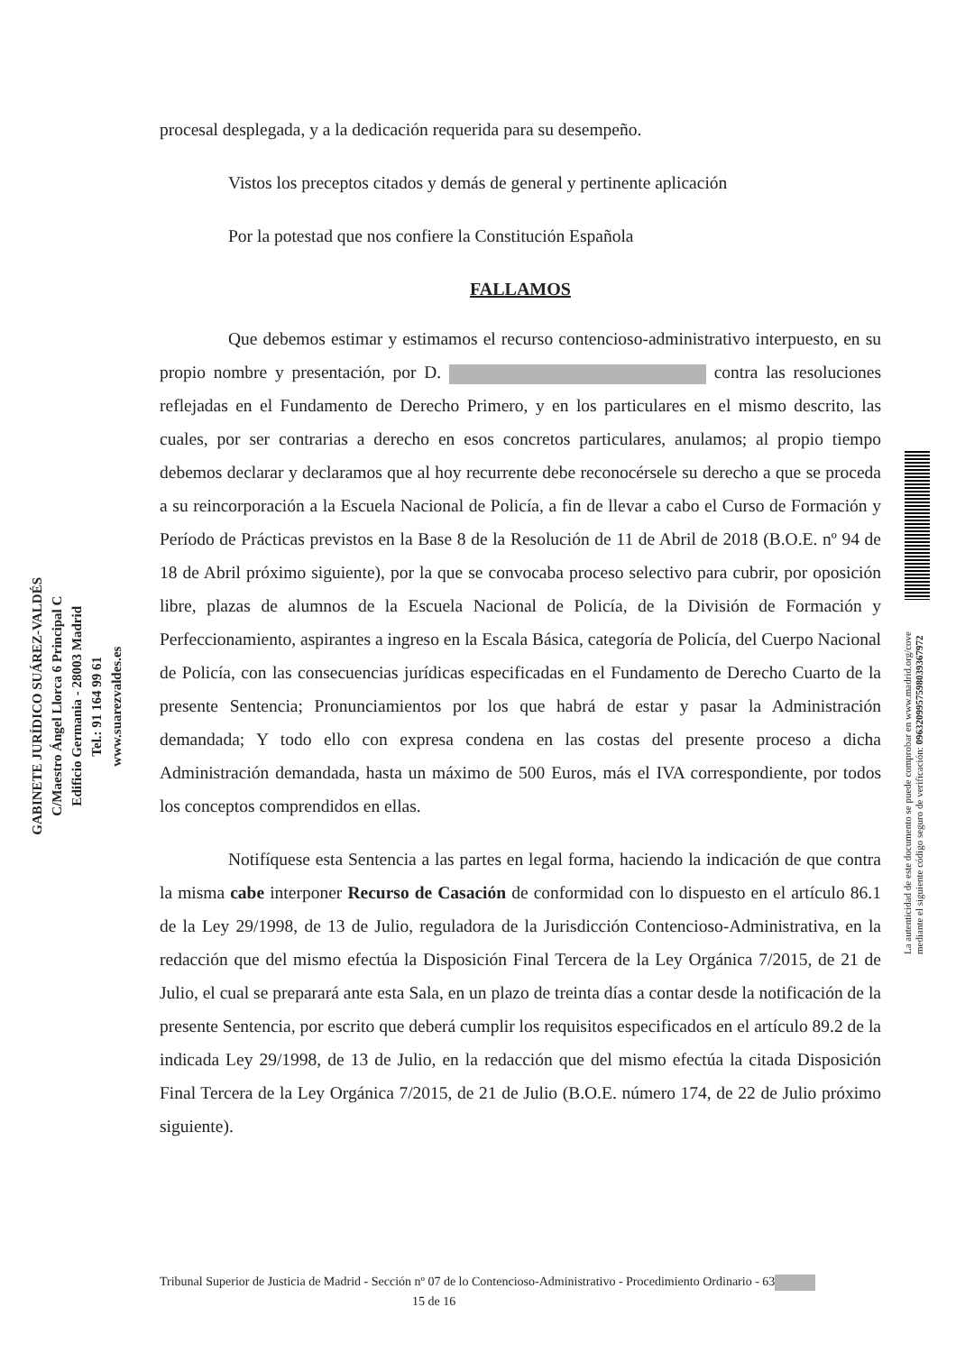GABINETE JURÍDICO SUÁREZ-VALDÉS
C/Maestro Ángel Llorca 6 Principal C
Edificio Germania - 28003 Madrid
Tel.: 91 164 99 61
www.suarezvaldes.es
procesal desplegada, y a la dedicación requerida para su desempeño.
Vistos los preceptos citados y demás de general y pertinente aplicación
Por la potestad que nos confiere la Constitución Española
FALLAMOS
Que debemos estimar y estimamos el recurso contencioso-administrativo interpuesto, en su propio nombre y presentación, por D. contra las resoluciones reflejadas en el Fundamento de Derecho Primero, y en los particulares en el mismo descrito, las cuales, por ser contrarias a derecho en esos concretos particulares, anulamos; al propio tiempo debemos declarar y declaramos que al hoy recurrente debe reconocérsele su derecho a que se proceda a su reincorporación a la Escuela Nacional de Policía, a fin de llevar a cabo el Curso de Formación y Período de Prácticas previstos en la Base 8 de la Resolución de 11 de Abril de 2018 (B.O.E. nº 94 de 18 de Abril próximo siguiente), por la que se convocaba proceso selectivo para cubrir, por oposición libre, plazas de alumnos de la Escuela Nacional de Policía, de la División de Formación y Perfeccionamiento, aspirantes a ingreso en la Escala Básica, categoría de Policía, del Cuerpo Nacional de Policía, con las consecuencias jurídicas especificadas en el Fundamento de Derecho Cuarto de la presente Sentencia; Pronunciamientos por los que habrá de estar y pasar la Administración demandada; Y todo ello con expresa condena en las costas del presente proceso a dicha Administración demandada, hasta un máximo de 500 Euros, más el IVA correspondiente, por todos los conceptos comprendidos en ellas.
Notifíquese esta Sentencia a las partes en legal forma, haciendo la indicación de que contra la misma cabe interponer Recurso de Casación de conformidad con lo dispuesto en el artículo 86.1 de la Ley 29/1998, de 13 de Julio, reguladora de la Jurisdicción Contencioso-Administrativa, en la redacción que del mismo efectúa la Disposición Final Tercera de la Ley Orgánica 7/2015, de 21 de Julio, el cual se preparará ante esta Sala, en un plazo de treinta días a contar desde la notificación de la presente Sentencia, por escrito que deberá cumplir los requisitos especificados en el artículo 89.2 de la indicada Ley 29/1998, de 13 de Julio, en la redacción que del mismo efectúa la citada Disposición Final Tercera de la Ley Orgánica 7/2015, de 21 de Julio (B.O.E. número 174, de 22 de Julio próximo siguiente).
La autenticidad de este documento se puede comprobar en www.madrid.org/cove
mediante el siguiente código seguro de verificación: 0963209957598039367972
Tribunal Superior de Justicia de Madrid - Sección nº 07 de lo Contencioso-Administrativo - Procedimiento Ordinario - 63 15 de 16